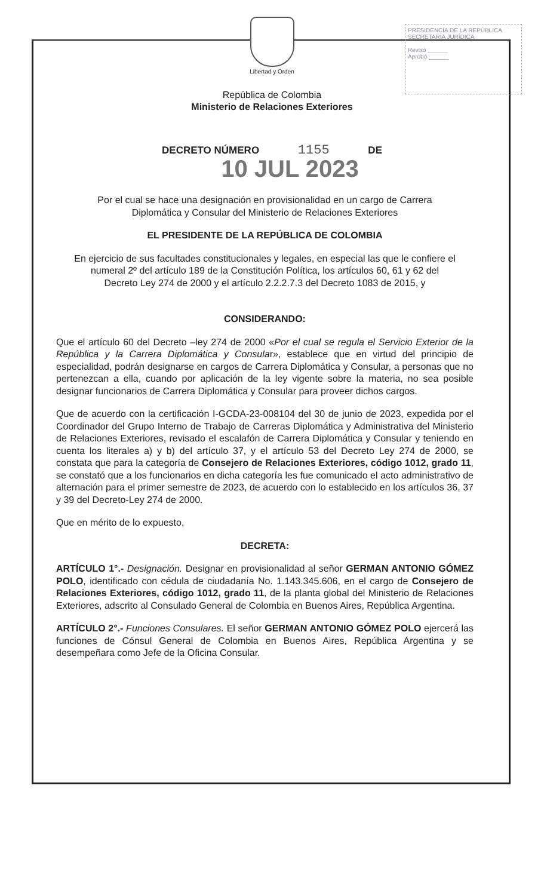PRESIDENCIA DE LA REPÚBLICA
SECRETARÍA JURÍDICA
Revisó ______
Aprobó ______
Libertad y Orden
República de Colombia
Ministerio de Relaciones Exteriores
DECRETO NÚMERO 1155 DE
10 JUL 2023
Por el cual se hace una designación en provisionalidad en un cargo de Carrera Diplomática y Consular del Ministerio de Relaciones Exteriores
EL PRESIDENTE DE LA REPÚBLICA DE COLOMBIA
En ejercicio de sus facultades constitucionales y legales, en especial las que le confiere el numeral 2º del artículo 189 de la Constitución Política, los artículos 60, 61 y 62 del Decreto Ley 274 de 2000 y el artículo 2.2.2.7.3 del Decreto 1083 de 2015, y
CONSIDERANDO:
Que el artículo 60 del Decreto –ley 274 de 2000 «Por el cual se regula el Servicio Exterior de la República y la Carrera Diplomática y Consular», establece que en virtud del principio de especialidad, podrán designarse en cargos de Carrera Diplomática y Consular, a personas que no pertenezcan a ella, cuando por aplicación de la ley vigente sobre la materia, no sea posible designar funcionarios de Carrera Diplomática y Consular para proveer dichos cargos.
Que de acuerdo con la certificación I-GCDA-23-008104 del 30 de junio de 2023, expedida por el Coordinador del Grupo Interno de Trabajo de Carreras Diplomática y Administrativa del Ministerio de Relaciones Exteriores, revisado el escalafón de Carrera Diplomática y Consular y teniendo en cuenta los literales a) y b) del artículo 37, y el artículo 53 del Decreto Ley 274 de 2000, se constata que para la categoría de Consejero de Relaciones Exteriores, código 1012, grado 11, se constató que a los funcionarios en dicha categoría les fue comunicado el acto administrativo de alternación para el primer semestre de 2023, de acuerdo con lo establecido en los artículos 36, 37 y 39 del Decreto-Ley 274 de 2000.
Que en mérito de lo expuesto,
DECRETA:
ARTÍCULO 1°.- Designación. Designar en provisionalidad al señor GERMAN ANTONIO GÓMEZ POLO, identificado con cédula de ciudadanía No. 1.143.345.606, en el cargo de Consejero de Relaciones Exteriores, código 1012, grado 11, de la planta global del Ministerio de Relaciones Exteriores, adscrito al Consulado General de Colombia en Buenos Aires, República Argentina.
ARTÍCULO 2°.- Funciones Consulares. El señor GERMAN ANTONIO GÓMEZ POLO ejercerá las funciones de Cónsul General de Colombia en Buenos Aires, República Argentina y se desempeñara como Jefe de la Oficina Consular.